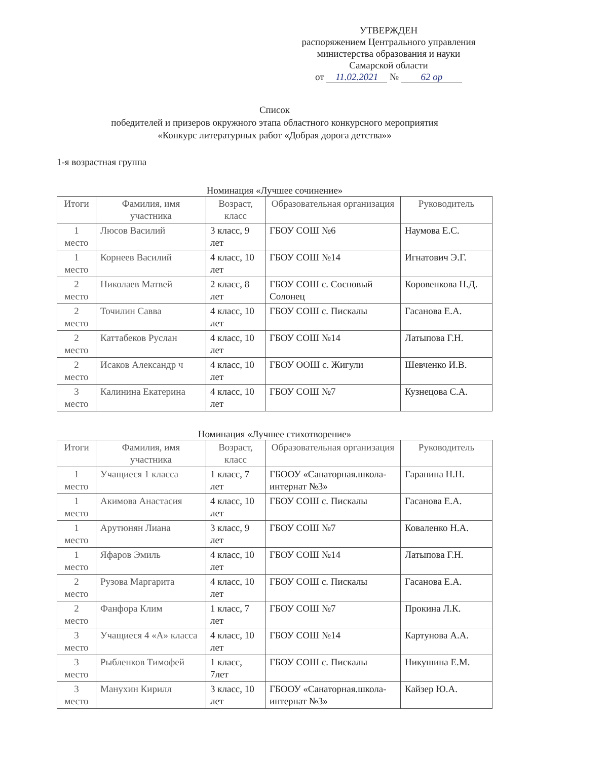УТВЕРЖДЕН
распоряжением Центрального управления
министерства образования и науки
Самарской области
от 11.02.2021 № 62 ор
Список
победителей и призеров окружного этапа областного конкурсного мероприятия
«Конкурс литературных работ «Добрая дорога детства»»
1-я возрастная группа
Номинация «Лучшее сочинение»
| Итоги | Фамилия, имя участника | Возраст, класс | Образовательная организация | Руководитель |
| --- | --- | --- | --- | --- |
| 1 место | Люсов Василий | 3 класс, 9 лет | ГБОУ СОШ №6 | Наумова Е.С. |
| 1 место | Корнеев Василий | 4 класс, 10 лет | ГБОУ СОШ №14 | Игнатович Э.Г. |
| 2 место | Николаев Матвей | 2 класс, 8 лет | ГБОУ СОШ с. Сосновый Солонец | Коровенкова Н.Д. |
| 2 место | Точилин Савва | 4 класс, 10 лет | ГБОУ СОШ с. Пискалы | Гасанова Е.А. |
| 2 место | Каттабеков Руслан | 4 класс, 10 лет | ГБОУ СОШ №14 | Латыпова Г.Н. |
| 2 место | Исаков Александр ч | 4 класс, 10 лет | ГБОУ ООШ с. Жигули | Шевченко И.В. |
| 3 место | Калинина Екатерина | 4 класс, 10 лет | ГБОУ СОШ №7 | Кузнецова С.А. |
Номинация «Лучшее стихотворение»
| Итоги | Фамилия, имя участника | Возраст, класс | Образовательная организация | Руководитель |
| --- | --- | --- | --- | --- |
| 1 место | Учащиеся 1 класса | 1 класс, 7 лет | ГБООУ «Санаторная.школа-интернат №3» | Гаранина Н.Н. |
| 1 место | Акимова Анастасия | 4 класс, 10 лет | ГБОУ СОШ с. Пискалы | Гасанова Е.А. |
| 1 место | Арутюнян Лиана | 3 класс, 9 лет | ГБОУ СОШ №7 | Коваленко Н.А. |
| 1 место | Яфаров Эмиль | 4 класс, 10 лет | ГБОУ СОШ №14 | Латыпова Г.Н. |
| 2 место | Рузова Маргарита | 4 класс, 10 лет | ГБОУ СОШ с. Пискалы | Гасанова Е.А. |
| 2 место | Фанфора Клим | 1 класс, 7 лет | ГБОУ СОШ №7 | Прокина Л.К. |
| 3 место | Учащиеся 4 «А» класса | 4 класс, 10 лет | ГБОУ СОШ №14 | Картунова А.А. |
| 3 место | Рыбленков Тимофей | 1 класс, 7лет | ГБОУ СОШ с. Пискалы | Никушина Е.М. |
| 3 место | Манухин Кирилл | 3 класс, 10 лет | ГБООУ «Санаторная.школа-интернат №3» | Кайзер Ю.А. |